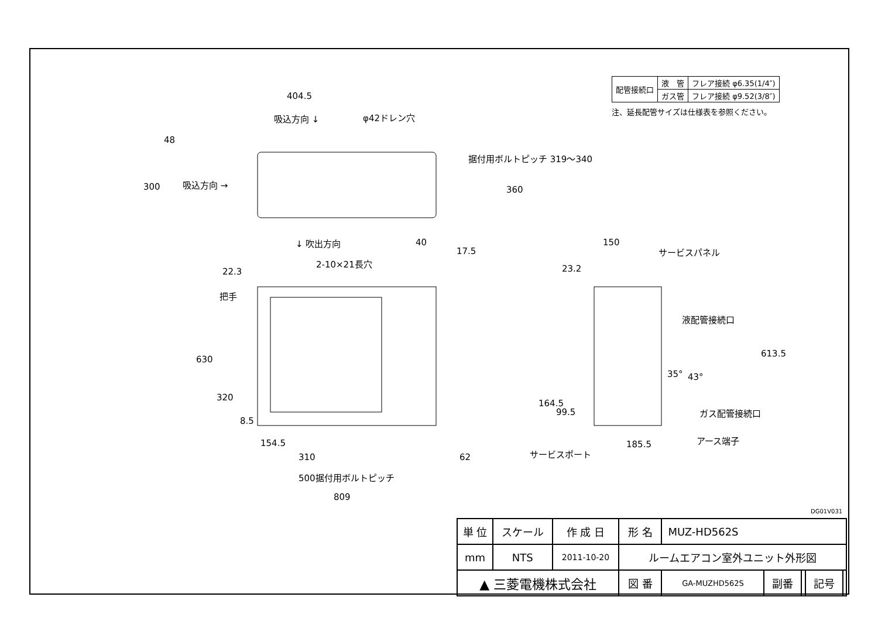| 配管接続口 | 液 管 | フレア接続 φ6.35(1/4″) |
| | ガス管 | フレア接続 φ9.52(3/8″) |
注、延長配管サイズは仕様表を参照ください。
404.5
吸込方向 ↓ φ42ドレン穴
48
300 吸込方向 →
据付用ボルトピッチ 319～340
360
↓ 吹出方向 40
17.5
2-10×21長穴
22.3
把手
630
320
8.5
154.5
310 62
500据付用ボルトピッチ
809
150
サービスパネル
23.2
液配管接続口
613.5
35° 43°
164.5
99.5 ガス配管接続口
185.5 アース端子
サービスポート
DG01V031
| 単 位 | スケール | 作 成 日 | 形 名 | MUZ-HD562S | | | | |
| mm | NTS | 2011-10-20 | ルームエアコン室外ユニット外形図 | | | | | |
| ▲ 三菱電機株式会社 | | | 図 番 | GA-MUZHD562S | 副番 | | 記号 | |